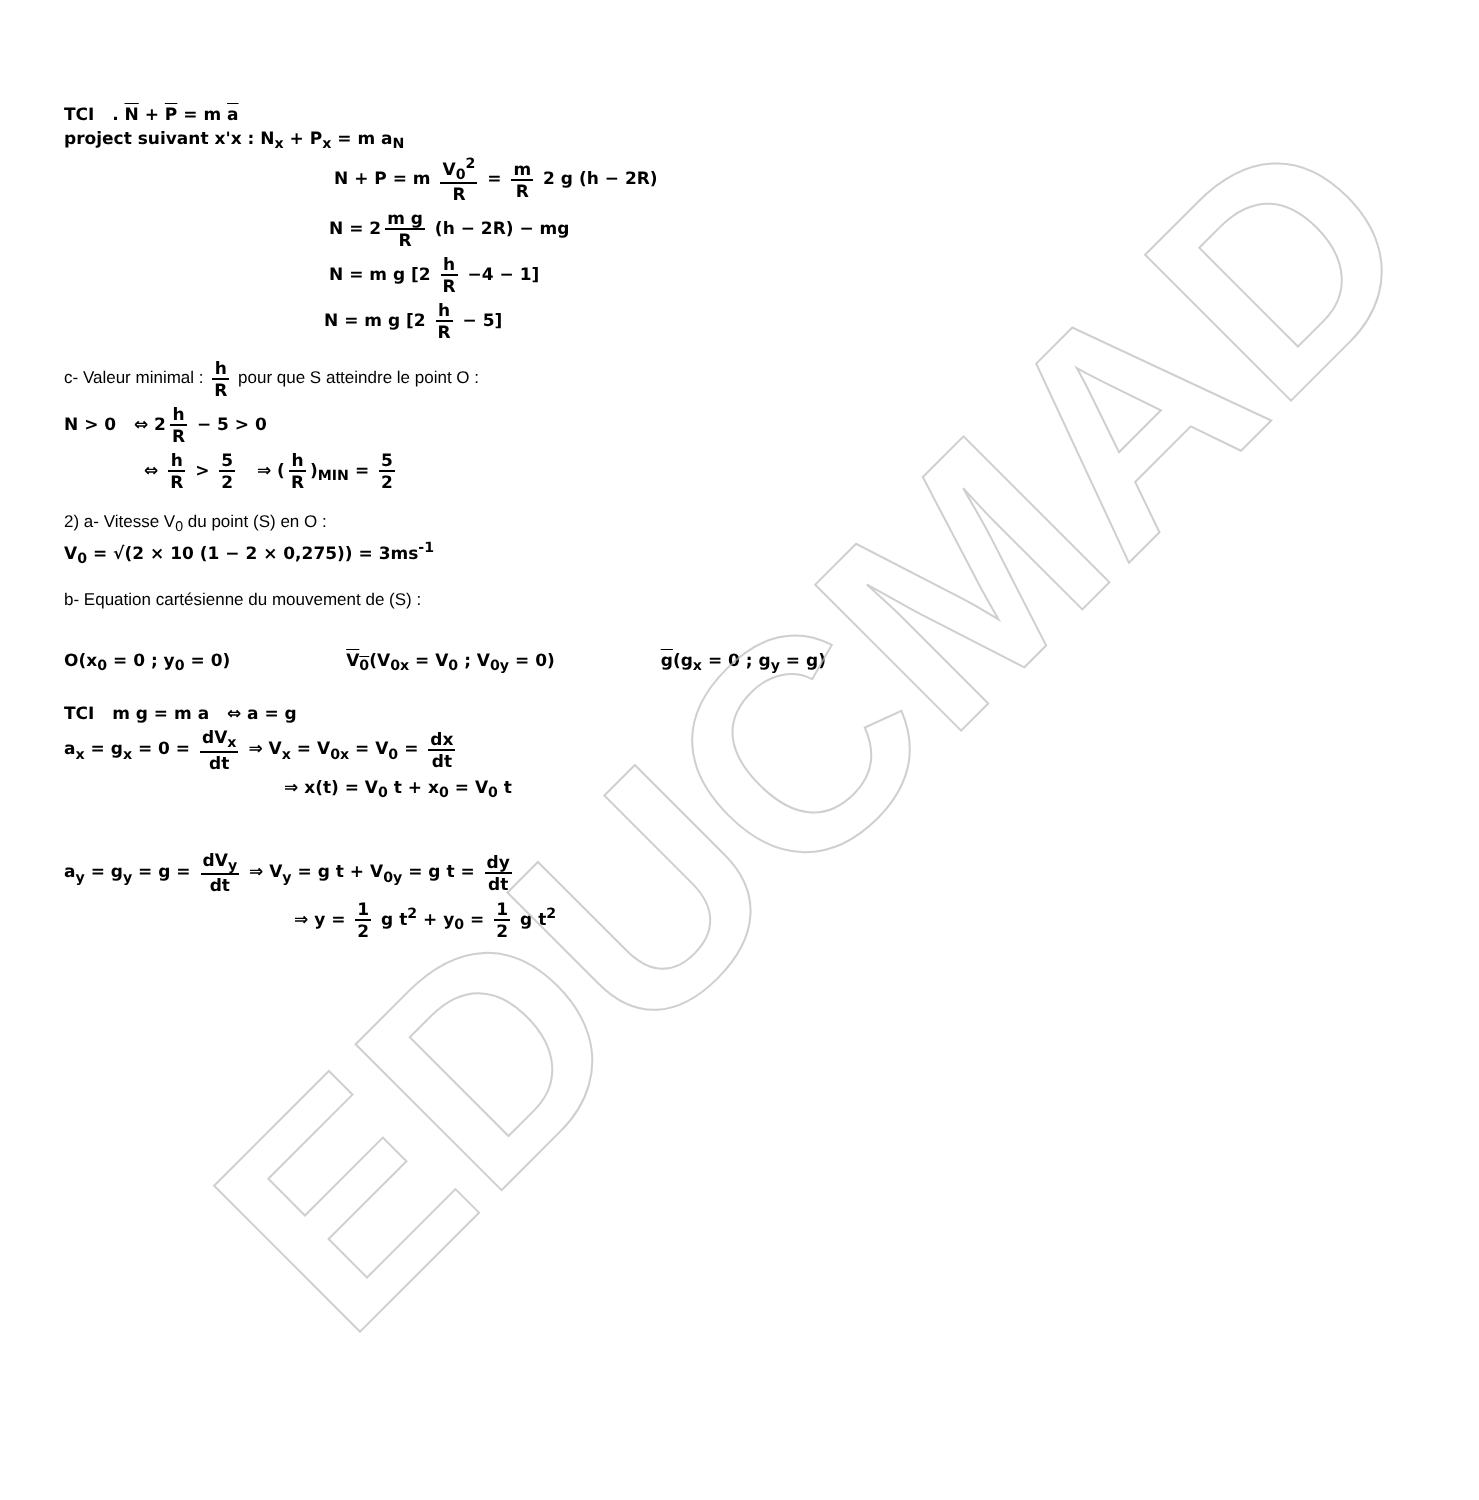EDUCMAD
TCI . N + P = m a
project suivant x'x : N<sub>x</sub> + P<sub>x</sub> = m a<sub>N</sub>
N + P = m V<sub>0</sub><sup>2</sup> R = m R 2 g (h − 2R)
N = 2 m g R (h − 2R) − mg
N = m g [2 h R −4 − 1]
N = m g [2 h R − 5]
c- Valeur minimal : h R pour que S atteindre le point O :
N > 0 ⇔ 2 h R − 5 > 0
⇔ h R > 5 2 ⇒ (h R)<sub>MIN</sub> = 5 2
2) a- Vitesse V<sub>0</sub> du point (S) en O :
V<sub>0</sub> = √(2 × 10 (1 − 2 × 0,275)) = 3ms<sup>-1</sup>
b- Equation cartésienne du mouvement de (S) :
O(x<sub>0</sub> = 0 ; y<sub>0</sub> = 0) V<sub>0</sub>(V<sub>0x</sub> = V<sub>0</sub> ; V<sub>0y</sub> = 0) g(g<sub>x</sub> = 0 ; g<sub>y</sub> = g)
TCI m g = m a ⇔ a = g
a<sub>x</sub> = g<sub>x</sub> = 0 = dV<sub>x</sub> dt ⇒ V<sub>x</sub> = V<sub>0x</sub> = V<sub>0</sub> = dx dt
⇒ x(t) = V<sub>0</sub> t + x<sub>0</sub> = V<sub>0</sub> t
a<sub>y</sub> = g<sub>y</sub> = g = dV<sub>y</sub> dt ⇒ V<sub>y</sub> = g t + V<sub>0y</sub> = g t = dy dt
⇒ y = 1 2 g t<sup>2</sup> + y<sub>0</sub> = 1 2 g t<sup>2</sup>